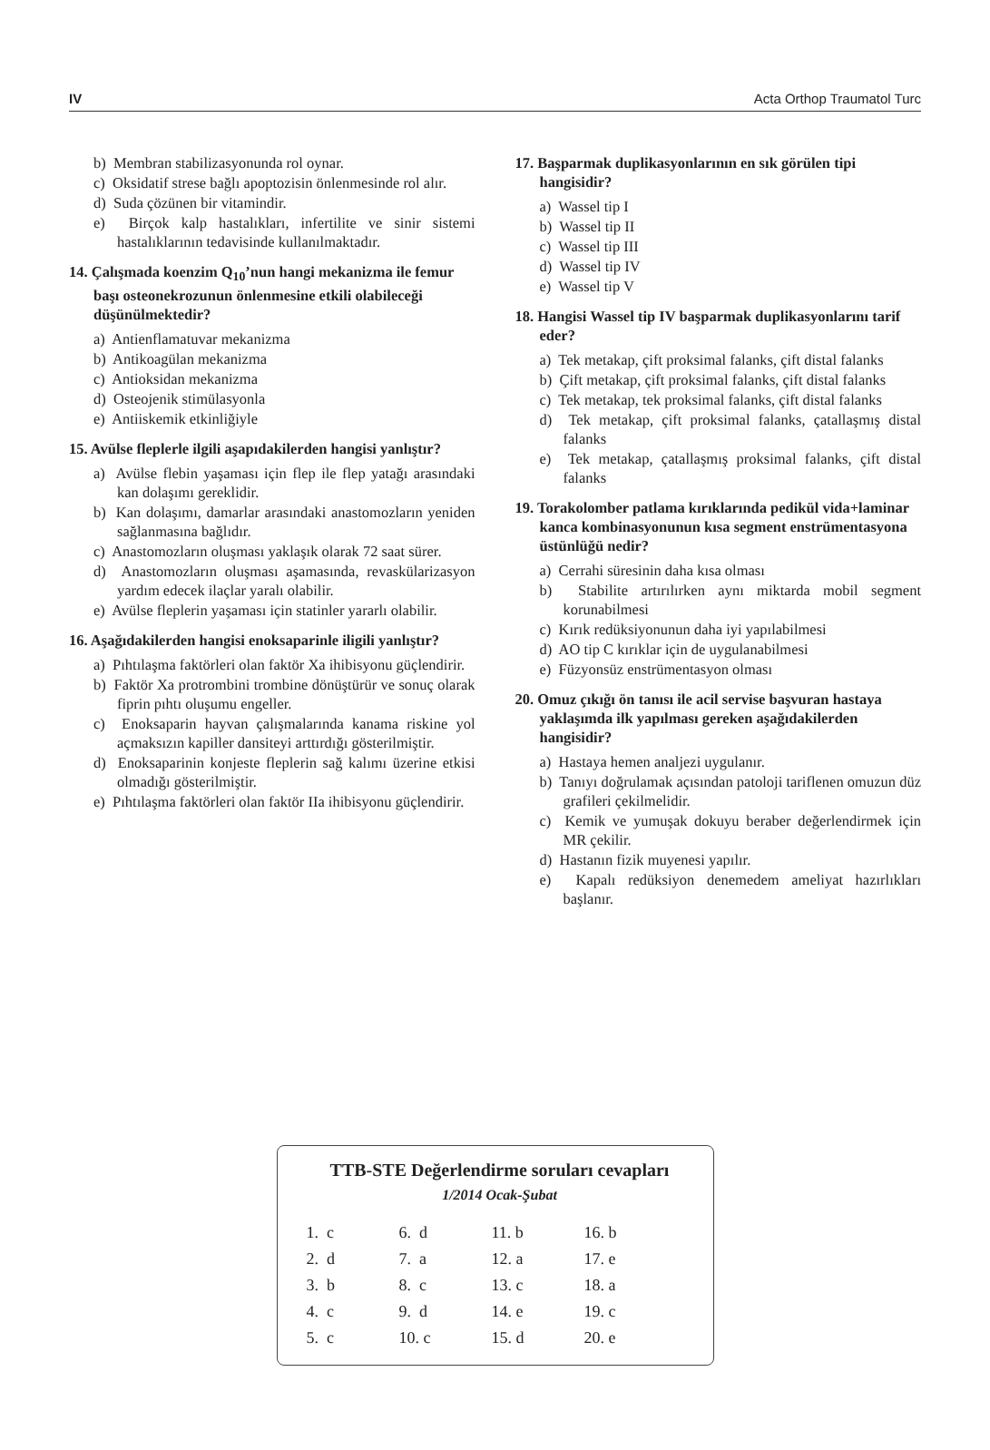IV Acta Orthop Traumatol Turc
b) Membran stabilizasyonunda rol oynar.
c) Oksidatif strese bağlı apoptozisin önlenmesinde rol alır.
d) Suda çözünen bir vitamindir.
e) Birçok kalp hastalıkları, infertilite ve sinir sistemi hastalıklarının tedavisinde kullanılmaktadır.
14. Çalışmada koenzim Q<sub>10</sub>’nun hangi mekanizma ile femur başı osteonekrozunun önlenmesine etkili olabileceği düşünülmektedir?
a) Antienflamatuvar mekanizma
b) Antikoagülan mekanizma
c) Antioksidan mekanizma
d) Osteojenik stimülasyonla
e) Antiiskemik etkinliğiyle
15. Avülse fleplerle ilgili aşapıdakilerden hangisi yanlıştır?
a) Avülse flebin yaşaması için flep ile flep yatağı arasındaki kan dolaşımı gereklidir.
b) Kan dolaşımı, damarlar arasındaki anastomozların yeniden sağlanmasına bağlıdır.
c) Anastomozların oluşması yaklaşık olarak 72 saat sürer.
d) Anastomozların oluşması aşamasında, revaskülarizasyon yardım edecek ilaçlar yaralı olabilir.
e) Avülse fleplerin yaşaması için statinler yararlı olabilir.
16. Aşağıdakilerden hangisi enoksaparinle iligili yanlıştır?
a) Pıhtılaşma faktörleri olan faktör Xa ihibisyonu güçlendirir.
b) Faktör Xa protrombini trombine dönüştürür ve sonuç olarak fiprin pıhtı oluşumu engeller.
c) Enoksaparin hayvan çalışmalarında kanama riskine yol açmaksızın kapiller dansiteyi arttırdığı gösterilmiştir.
d) Enoksaparinin konjeste fleplerin sağ kalımı üzerine etkisi olmadığı gösterilmiştir.
e) Pıhtılaşma faktörleri olan faktör IIa ihibisyonu güçlendirir.
17. Başparmak duplikasyonlarının en sık görülen tipi hangisidir?
a) Wassel tip I
b) Wassel tip II
c) Wassel tip III
d) Wassel tip IV
e) Wassel tip V
18. Hangisi Wassel tip IV başparmak duplikasyonlarını tarif eder?
a) Tek metakap, çift proksimal falanks, çift distal falanks
b) Çift metakap, çift proksimal falanks, çift distal falanks
c) Tek metakap, tek proksimal falanks, çift distal falanks
d) Tek metakap, çift proksimal falanks, çatallaşmış distal falanks
e) Tek metakap, çatallaşmış proksimal falanks, çift distal falanks
19. Torakolomber patlama kırıklarında pedikül vida+laminar kanca kombinasyonunun kısa segment enstrümentasyona üstünlüğü nedir?
a) Cerrahi süresinin daha kısa olması
b) Stabilite artırılırken aynı miktarda mobil segment korunabilmesi
c) Kırık redüksiyonunun daha iyi yapılabilmesi
d) AO tip C kırıklar için de uygulanabilmesi
e) Füzyonsüz enstrümentasyon olması
20. Omuz çıkığı ön tanısı ile acil servise başvuran hastaya yaklaşımda ilk yapılması gereken aşağıdakilerden hangisidir?
a) Hastaya hemen analjezi uygulanır.
b) Tanıyı doğrulamak açısından patoloji tariflenen omuzun düz grafileri çekilmelidir.
c) Kemik ve yumuşak dokuyu beraber değerlendirmek için MR çekilir.
d) Hastanın fizik muyenesi yapılır.
e) Kapalı redüksiyon denemedem ameliyat hazırlıkları başlanır.
TTB-STE Değerlendirme soruları cevapları
1/2014 Ocak-Şubat
| 1. c | 6. d | 11. b | 16. b |
| 2. d | 7. a | 12. a | 17. e |
| 3. b | 8. c | 13. c | 18. a |
| 4. c | 9. d | 14. e | 19. c |
| 5. c | 10. c | 15. d | 20. e |